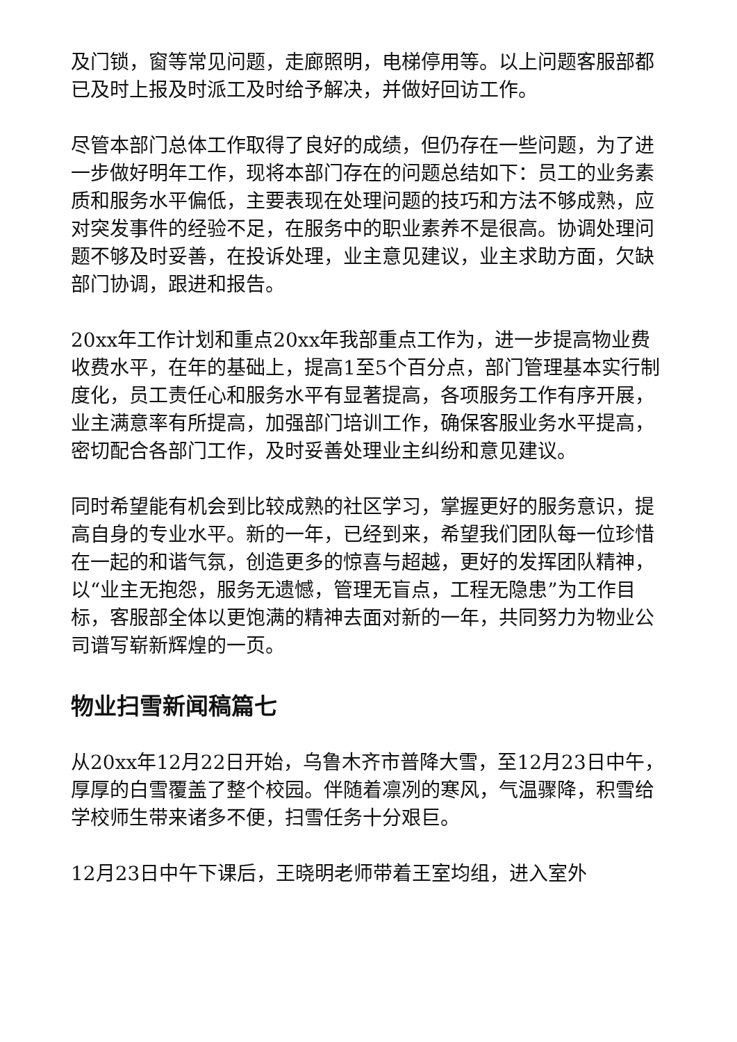及门锁，窗等常见问题，走廊照明，电梯停用等。以上问题客服部都已及时上报及时派工及时给予解决，并做好回访工作。
尽管本部门总体工作取得了良好的成绩，但仍存在一些问题，为了进一步做好明年工作，现将本部门存在的问题总结如下：员工的业务素质和服务水平偏低，主要表现在处理问题的技巧和方法不够成熟，应对突发事件的经验不足，在服务中的职业素养不是很高。协调处理问题不够及时妥善，在投诉处理，业主意见建议，业主求助方面，欠缺部门协调，跟进和报告。
20xx年工作计划和重点20xx年我部重点工作为，进一步提高物业费收费水平，在年的基础上，提高1至5个百分点，部门管理基本实行制度化，员工责任心和服务水平有显著提高，各项服务工作有序开展，业主满意率有所提高，加强部门培训工作，确保客服业务水平提高，密切配合各部门工作，及时妥善处理业主纠纷和意见建议。
同时希望能有机会到比较成熟的社区学习，掌握更好的服务意识，提高自身的专业水平。新的一年，已经到来，希望我们团队每一位珍惜在一起的和谐气氛，创造更多的惊喜与超越，更好的发挥团队精神，以“业主无抱怨，服务无遗憾，管理无盲点，工程无隐患”为工作目标，客服部全体以更饱满的精神去面对新的一年，共同努力为物业公司谱写崭新辉煌的一页。
物业扫雪新闻稿篇七
从20xx年12月22日开始，乌鲁木齐市普降大雪，至12月23日中午，厚厚的白雪覆盖了整个校园。伴随着凛冽的寒风，气温骤降，积雪给学校师生带来诸多不便，扫雪任务十分艰巨。
12月23日中午下课后，王晓明老师带着王室均组，进入室外